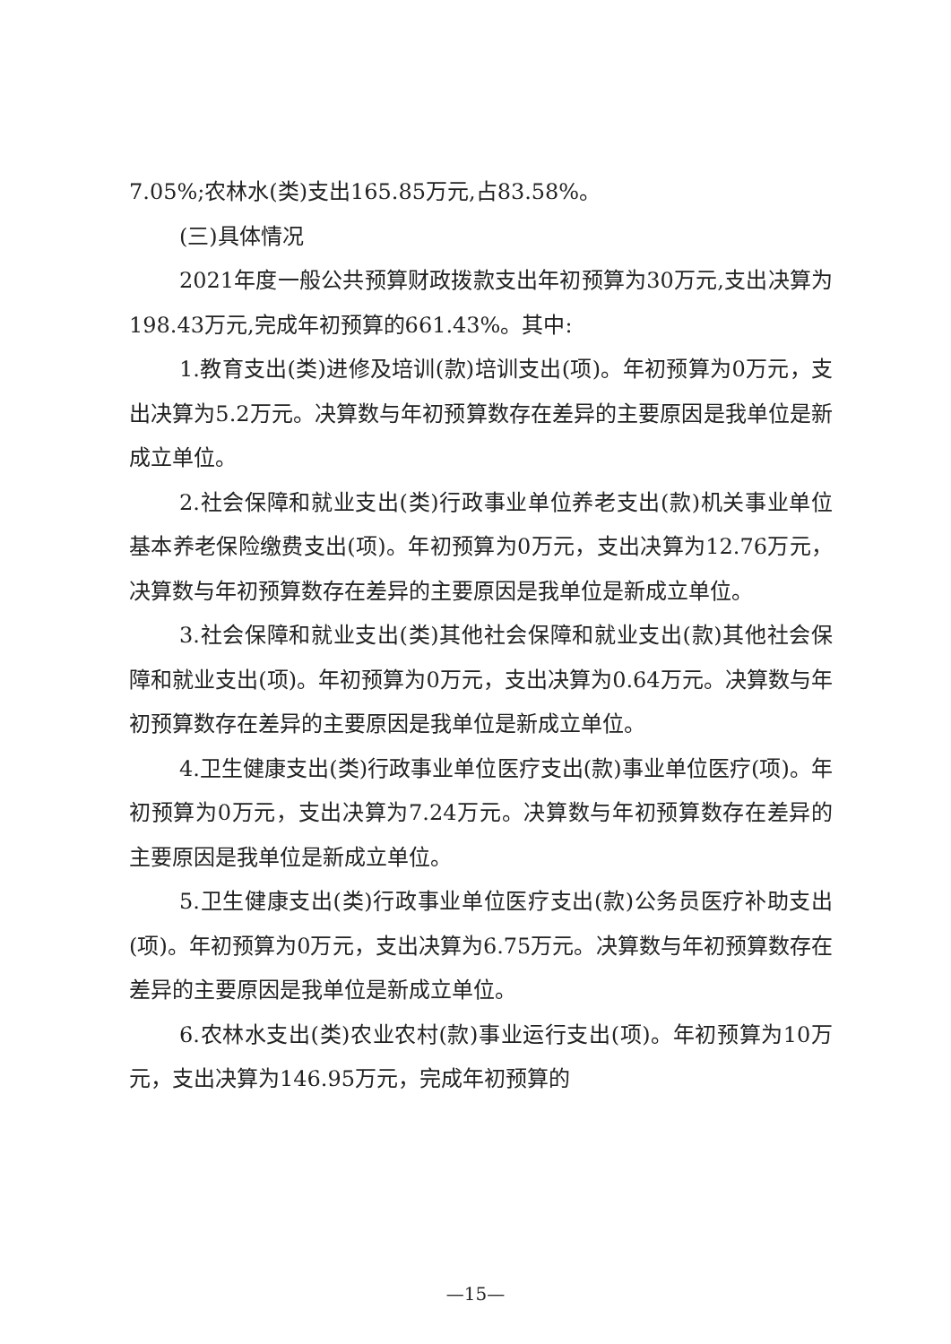7.05%;农林水(类)支出165.85万元,占83.58%。
(三)具体情况
2021年度一般公共预算财政拨款支出年初预算为30万元,支出决算为198.43万元,完成年初预算的661.43%。其中:
1.教育支出(类)进修及培训(款)培训支出(项)。年初预算为0万元，支出决算为5.2万元。决算数与年初预算数存在差异的主要原因是我单位是新成立单位。
2.社会保障和就业支出(类)行政事业单位养老支出(款)机关事业单位基本养老保险缴费支出(项)。年初预算为0万元，支出决算为12.76万元，决算数与年初预算数存在差异的主要原因是我单位是新成立单位。
3.社会保障和就业支出(类)其他社会保障和就业支出(款)其他社会保障和就业支出(项)。年初预算为0万元，支出决算为0.64万元。决算数与年初预算数存在差异的主要原因是我单位是新成立单位。
4.卫生健康支出(类)行政事业单位医疗支出(款)事业单位医疗(项)。年初预算为0万元，支出决算为7.24万元。决算数与年初预算数存在差异的主要原因是我单位是新成立单位。
5.卫生健康支出(类)行政事业单位医疗支出(款)公务员医疗补助支出(项)。年初预算为0万元，支出决算为6.75万元。决算数与年初预算数存在差异的主要原因是我单位是新成立单位。
6.农林水支出(类)农业农村(款)事业运行支出(项)。年初预算为10万元，支出决算为146.95万元，完成年初预算的
—15—